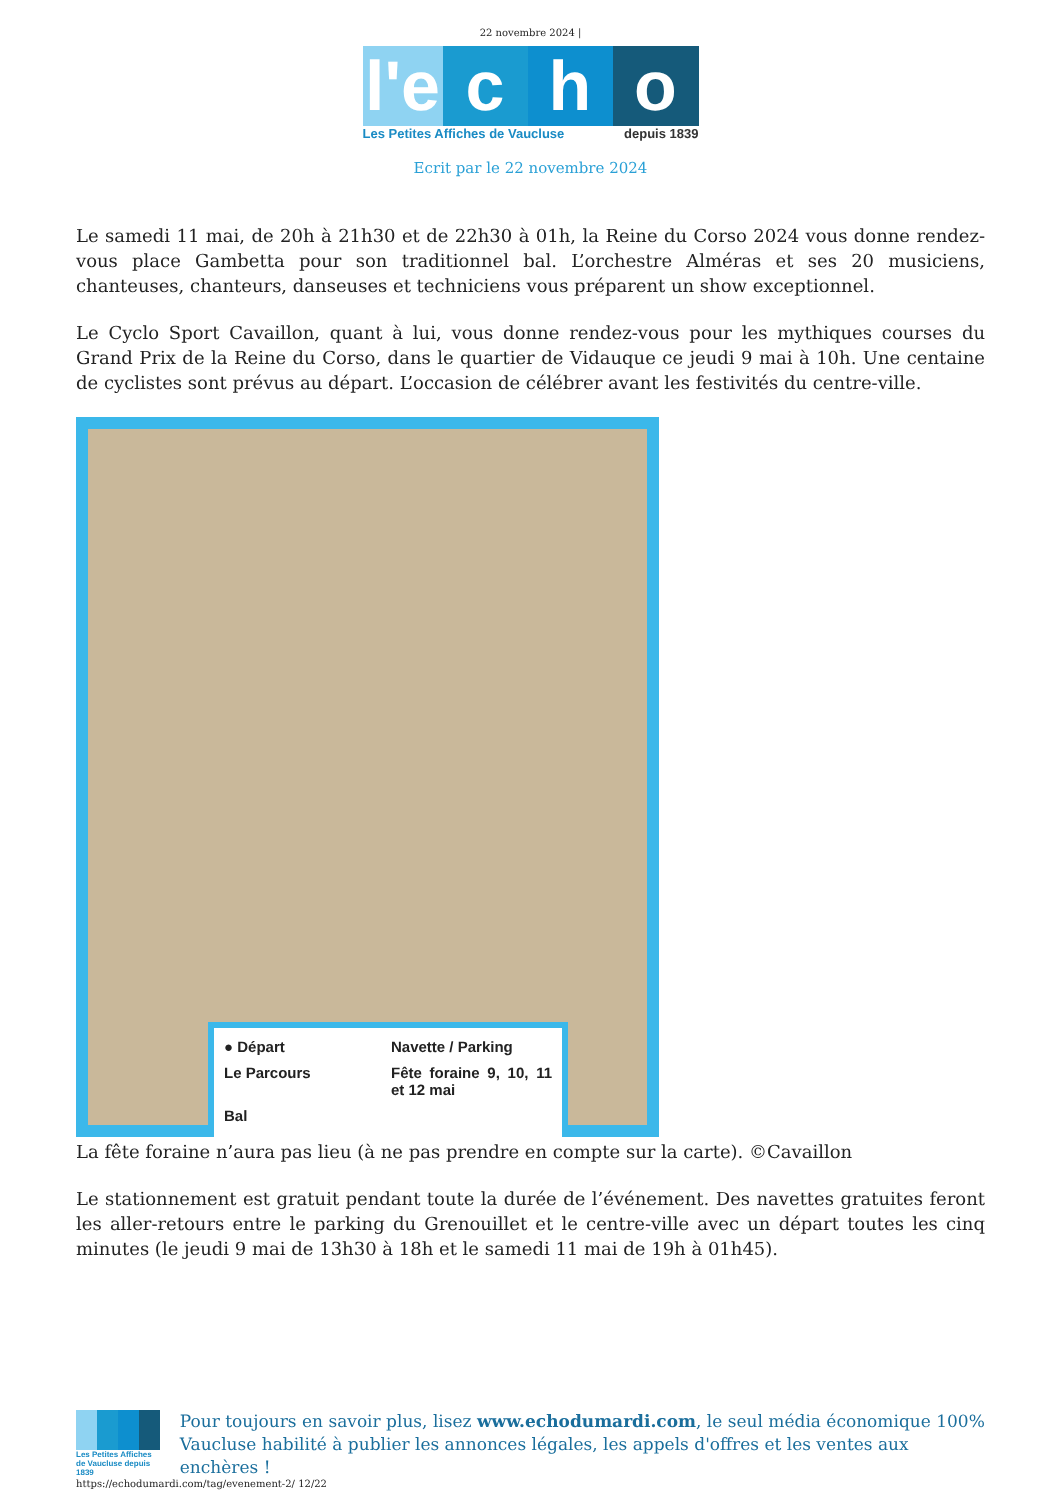22 novembre 2024 |
l'e
c h o
Les Petites Affiches de Vaucluse depuis 1839
Ecrit par le 22 novembre 2024
Le samedi 11 mai, de 20h à 21h30 et de 22h30 à 01h, la Reine du Corso 2024 vous donne rendez-vous place Gambetta pour son traditionnel bal. L’orchestre Alméras et ses 20 musiciens, chanteuses, chanteurs, danseuses et techniciens vous préparent un show exceptionnel.
Le Cyclo Sport Cavaillon, quant à lui, vous donne rendez-vous pour les mythiques courses du Grand Prix de la Reine du Corso, dans le quartier de Vidauque ce jeudi 9 mai à 10h. Une centaine de cyclistes sont prévus au départ. L’occasion de célébrer avant les festivités du centre-ville.
● Départ Navette / Parking Le Parcours Fête foraine 9, 10, 11 et 12 mai Bal
La fête foraine n’aura pas lieu (à ne pas prendre en compte sur la carte). ©Cavaillon
Le stationnement est gratuit pendant toute la durée de l’événement. Des navettes gratuites feront les aller-retours entre le parking du Grenouillet et le centre-ville avec un départ toutes les cinq minutes (le jeudi 9 mai de 13h30 à 18h et le samedi 11 mai de 19h à 01h45).
Les Petites Affiches de Vaucluse depuis 1839
Pour toujours en savoir plus, lisez www.echodumardi.com, le seul média économique 100% Vaucluse habilité à publier les annonces légales, les appels d'offres et les ventes aux enchères !
https://echodumardi.com/tag/evenement-2/ 12/22